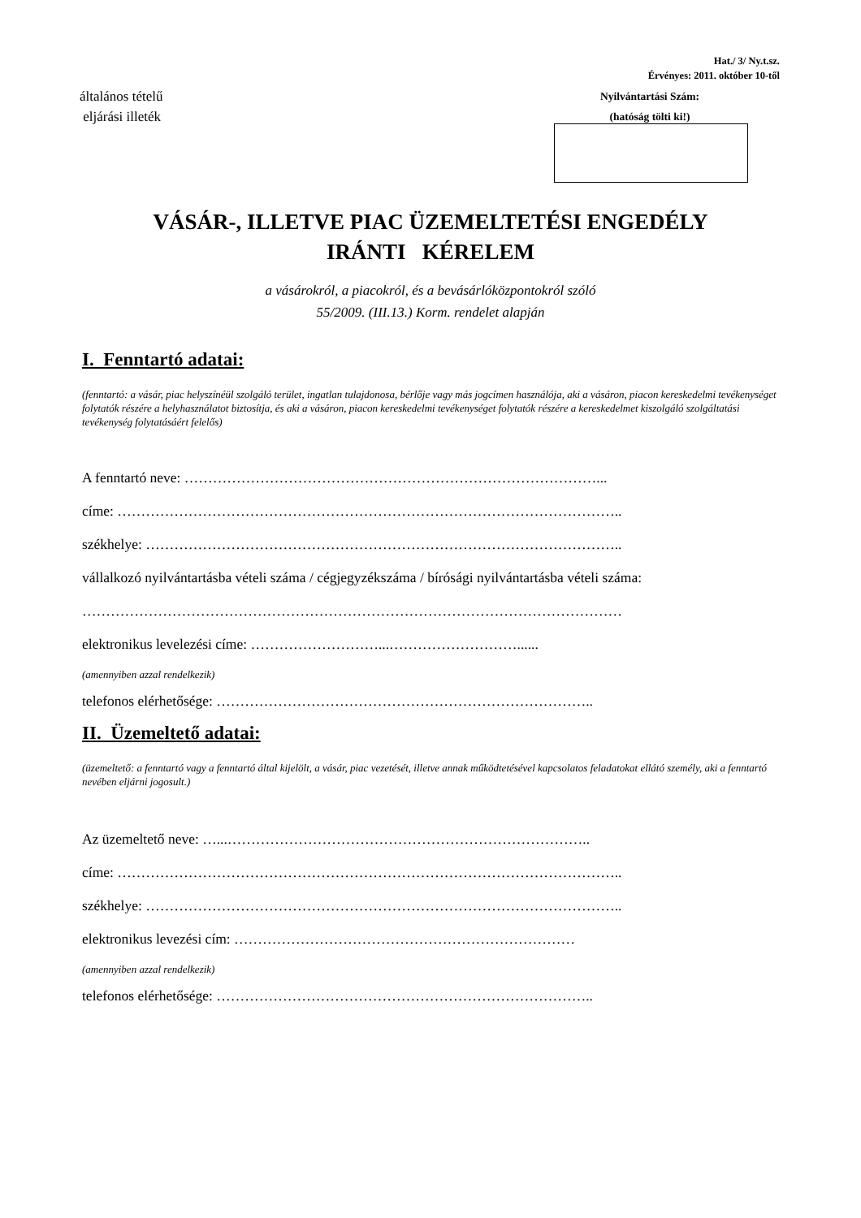Hat./ 3/ Ny.t.sz.
Érvényes: 2011. október 10-től
általános tételű
eljárási illeték
Nyilvántartási Szám:
(hatóság tölti ki!)
VÁSÁR-, ILLETVE PIAC ÜZEMELTETÉSI ENGEDÉLY
IRÁNTI KÉRELEM
a vásárokról, a piacokról, és a bevásárlóközpontokról szóló
55/2009. (III.13.) Korm. rendelet alapján
I. Fenntartó adatai:
(fenntartó: a vásár, piac helyszínéül szolgáló terület, ingatlan tulajdonosa, bérlője vagy más jogcímen használója, aki a vásáron, piacon kereskedelmi tevékenységet folytatók részére a helyhasználatot biztosítja, és aki a vásáron, piacon kereskedelmi tevékenységet folytatók részére a kereskedelmet kiszolgáló szolgáltatási tevékenység folytatásáért felelős)
A fenntartó neve: ……………………………………………………………………………...
címe: ……………………………………………………………………………………………..
székhelye: ………………………………………………………………………………………..
vállalkozó nyilvántartásba vételi száma / cégjegyzékszáma / bírósági nyilvántartásba vételi száma:
……………………………………………………………………………………………………
elektronikus levelezési címe: ………………………...………………………......
(amennyiben azzal rendelkezik)
telefonos elérhetősége: ……………………………………………………………………..
II. Üzemeltető adatai:
(üzemeltető: a fenntartó vagy a fenntartó által kijelölt, a vásár, piac vezetését, illetve annak működtetésével kapcsolatos feladatokat ellátó személy, aki a fenntartó nevében eljárni jogosult.)
Az üzemeltető neve: …...…………………………………………………………………..
címe: ……………………………………………………………………………………………..
székhelye: ………………………………………………………………………………………..
elektronikus levezési cím: ………………………………………………………………
(amennyiben azzal rendelkezik)
telefonos elérhetősége: ……………………………………………………………………..